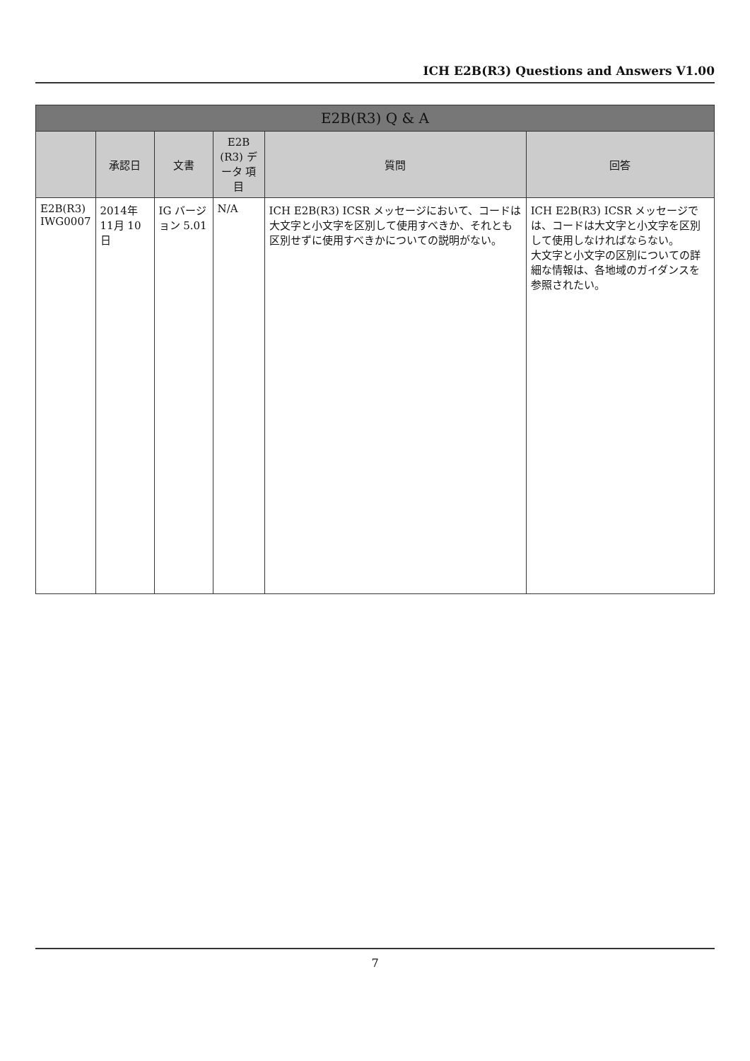ICH E2B(R3) Questions and Answers V1.00
| E2B(R3) Q & A | | | | | |
| --- | --- | --- | --- | --- | --- |
| | 承認日 | 文書 | E2B (R3) データ 項目 | 質問 | 回答 |
| E2B(R3) IWG0007 | 2014年 11月 10日 | IG バージョン 5.01 | N/A | ICH E2B(R3) ICSR メッセージにおいて、コードは大文字と小文字を区別して使用すべきか、それとも区別せずに使用すべきかについての説明がない。 | ICH E2B(R3) ICSR メッセージでは、コードは大文字と小文字を区別して使用しなければならない。 大文字と小文字の区別についての詳細な情報は、各地域のガイダンスを参照されたい。 |
7